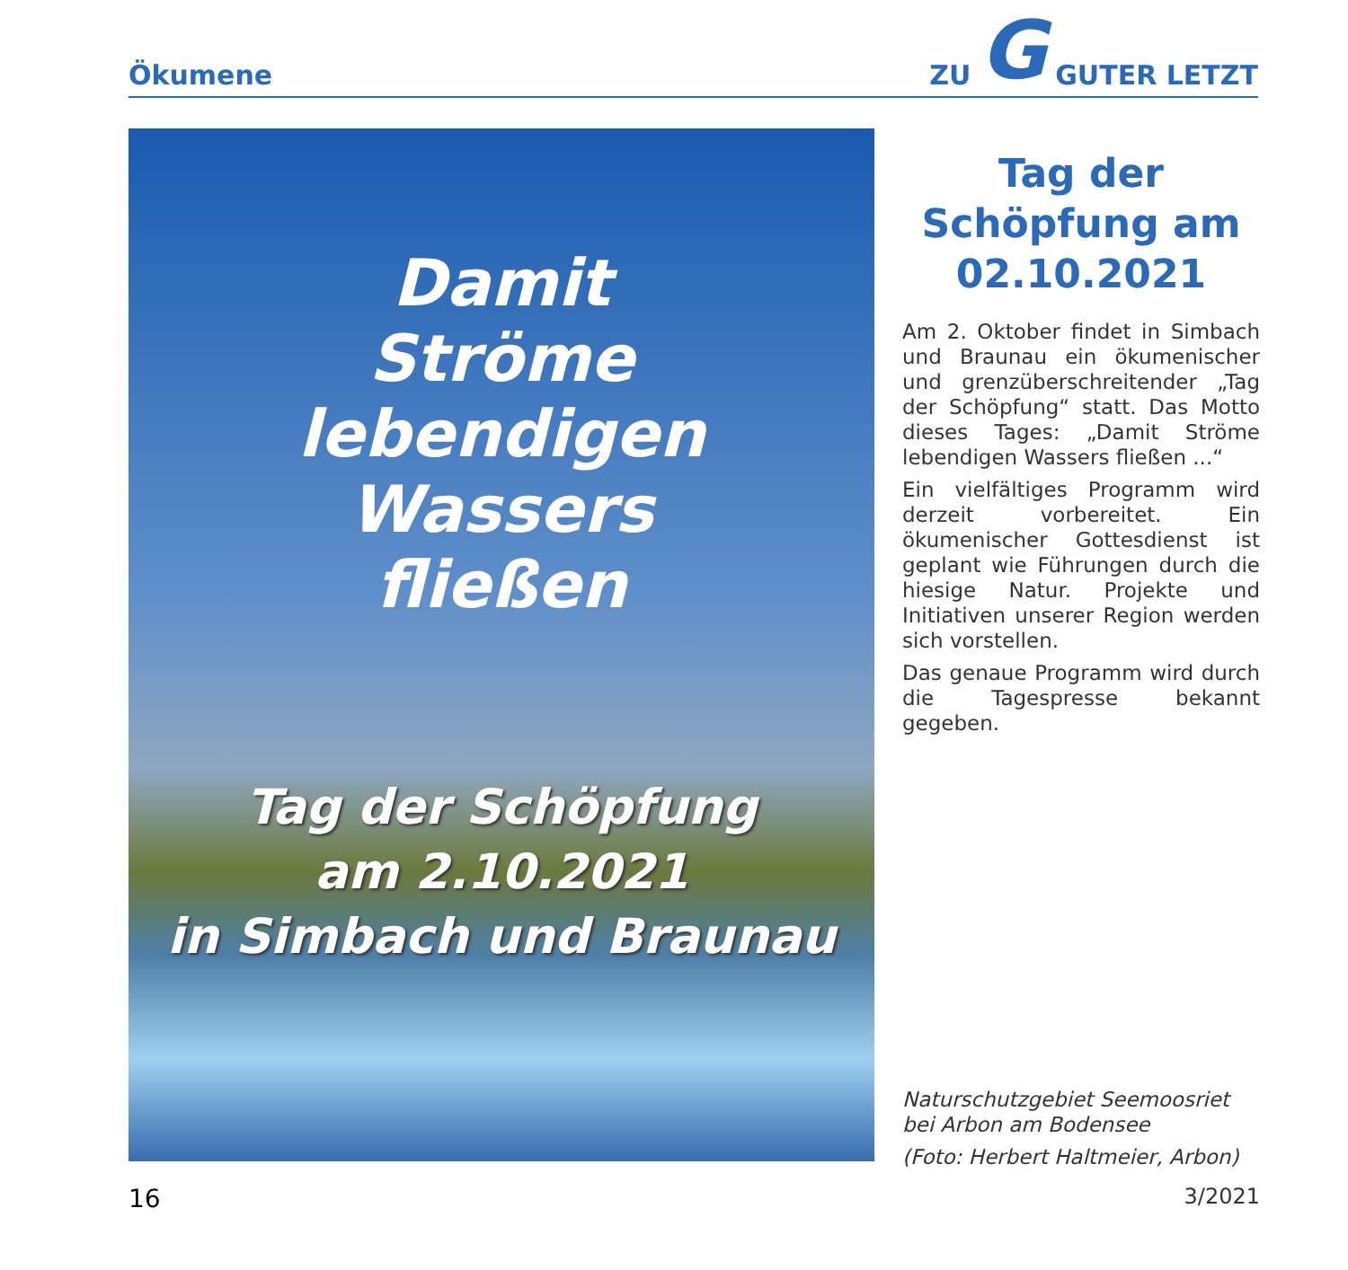Ökumene
ZU G GUTER LETZT
Damit
Ströme
lebendigen
Wassers
fließen
Tag der Schöpfung
am 2.10.2021
in Simbach und Braunau
Tag der Schöpfung am 02.10.2021
Am 2. Oktober findet in Simbach und Braunau ein ökumenischer und grenzüberschreitender „Tag der Schöpfung“ statt. Das Motto dieses Tages: „Damit Ströme lebendigen Wassers fließen ...“
Ein vielfältiges Programm wird derzeit vorbereitet. Ein ökumenischer Gottesdienst ist geplant wie Führungen durch die hiesige Natur. Projekte und Initiativen unserer Region werden sich vorstellen.
Das genaue Programm wird durch die Tagespresse bekannt gegeben.
Naturschutzgebiet Seemoosriet
bei Arbon am Bodensee
(Foto: Herbert Haltmeier, Arbon)
16 3/2021